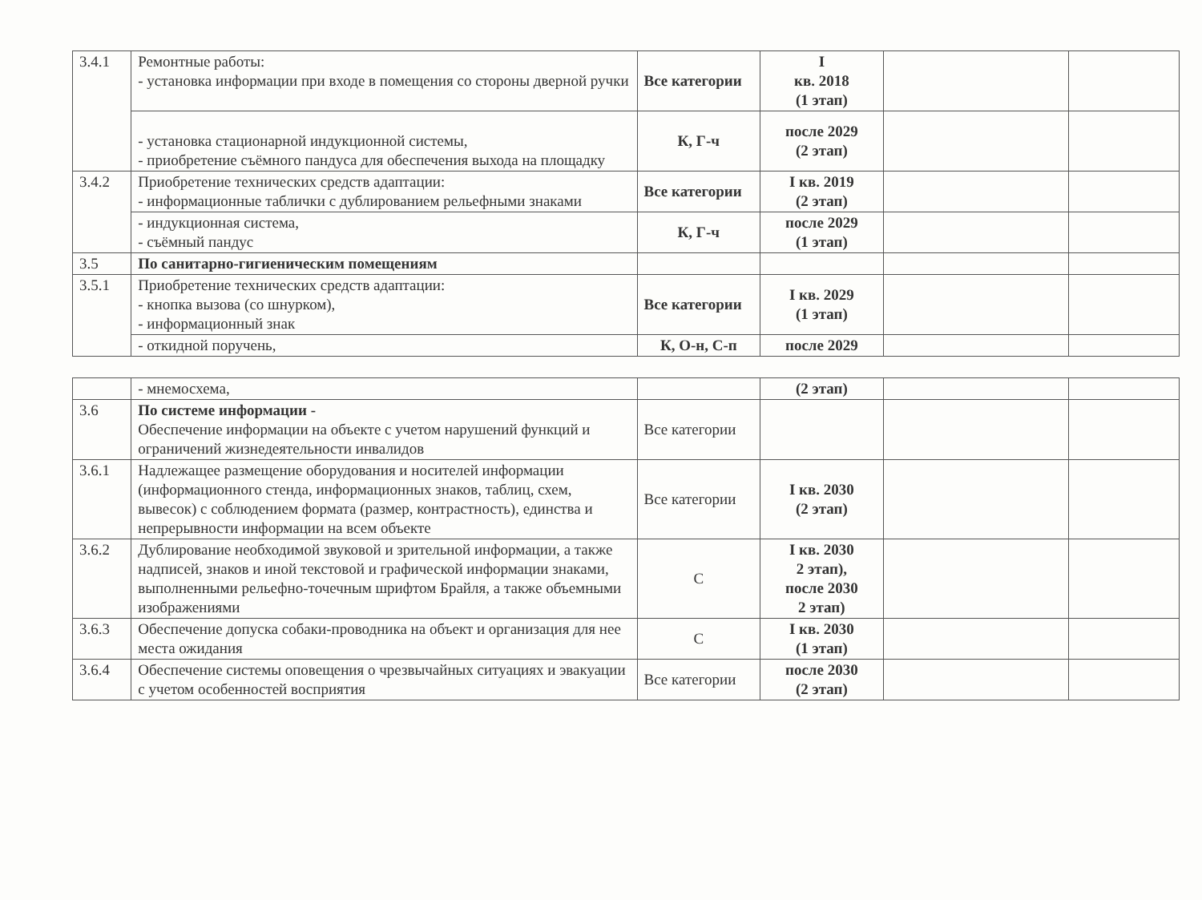| 3.4.1 | Ремонтные работы: - установка информации при входе в помещения со стороны дверной ручки | Все категории | I кв. 2018 (1 этап) | | |
| | - установка стационарной индукционной системы, - приобретение съёмного пандуса для обеспечения выхода на площадку | К, Г-ч | после 2029 (2 этап) | | |
| 3.4.2 | Приобретение технических средств адаптации: - информационные таблички с дублированием рельефными знаками | Все категории | I кв. 2019 (2 этап) | | |
| | - индукционная система, - съёмный пандус | К, Г-ч | после 2029 (1 этап) | | |
| 3.5 | По санитарно-гигиеническим помещениям | | | | |
| 3.5.1 | Приобретение технических средств адаптации: - кнопка вызова (со шнурком), - информационный знак | Все категории | I кв. 2029 (1 этап) | | |
| | - откидной поручень, | К, О-н, С-п | после 2029 | | |
| | - мнемосхема, | | (2 этап) | | |
| 3.6 | По системе информации - Обеспечение информации на объекте с учетом нарушений функций и ограничений жизнедеятельности инвалидов | Все категории | | | |
| 3.6.1 | Надлежащее размещение оборудования и носителей информации (информационного стенда, информационных знаков, таблиц, схем, вывесок) с соблюдением формата (размер, контрастность), единства и непрерывности информации на всем объекте | Все категории | I кв. 2030 (2 этап) | | |
| 3.6.2 | Дублирование необходимой звуковой и зрительной информации, а также надписей, знаков и иной текстовой и графической информации знаками, выполненными рельефно-точечным шрифтом Брайля, а также объемными изображениями | С | I кв. 2030 2 этап), после 2030 2 этап) | | |
| 3.6.3 | Обеспечение допуска собаки-проводника на объект и организация для нее места ожидания | С | I кв. 2030 (1 этап) | | |
| 3.6.4 | Обеспечение системы оповещения о чрезвычайных ситуациях и эвакуации с учетом особенностей восприятия | Все категории | после 2030 (2 этап) | | |